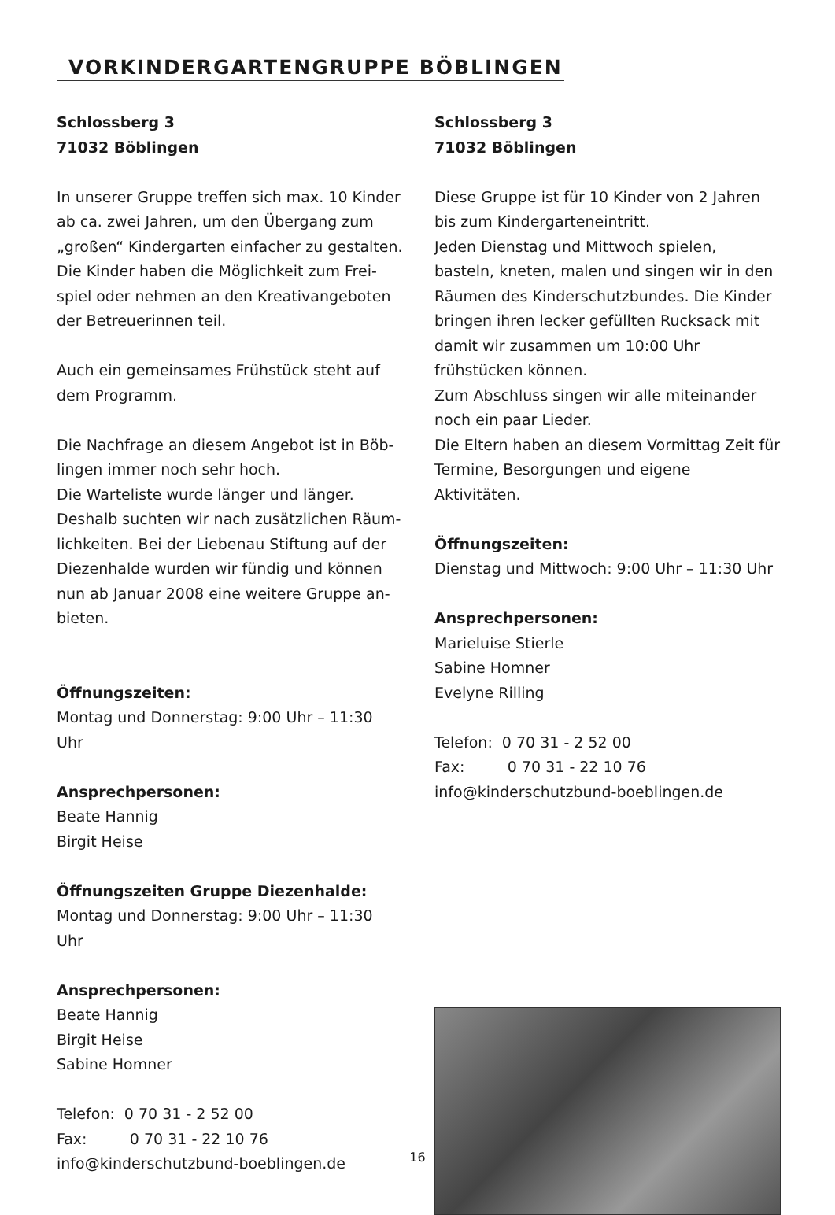VORKINDERGARTENGRUPPE BÖBLINGEN
Schlossberg 3
71032 Böblingen
In unserer Gruppe treffen sich max. 10 Kinder ab ca. zwei Jahren, um den Übergang zum „großen“ Kindergarten einfacher zu gestalten. Die Kinder haben die Möglichkeit zum Frei­spiel oder nehmen an den Kreativangeboten der Betreuerinnen teil.
Auch ein gemeinsames Frühstück steht auf dem Programm.
Die Nachfrage an diesem Angebot ist in Böb­lingen immer noch sehr hoch.
Die Warteliste wurde länger und länger. Deshalb suchten wir nach zusätzlichen Räum­lichkeiten. Bei der Liebenau Stiftung auf der Diezenhalde wurden wir fündig und können nun ab Januar 2008 eine weitere Gruppe an­bieten.
Öffnungszeiten:
Montag und Donnerstag: 9:00 Uhr – 11:30 Uhr
Ansprechpersonen:
Beate Hannig
Birgit Heise
Öffnungszeiten Gruppe Diezenhalde:
Montag und Donnerstag: 9:00 Uhr – 11:30 Uhr
Ansprechpersonen:
Beate Hannig
Birgit Heise
Sabine Homner
Telefon: 0 70 31 - 2 52 00
Fax: 0 70 31 - 22 10 76
info@kinderschutzbund-boeblingen.de
Schlossberg 3
71032 Böblingen
Diese Gruppe ist für 10 Kinder von 2 Jahren bis zum Kindergarteneintritt.
Jeden Dienstag und Mittwoch spielen, basteln, kneten, malen und singen wir in den Räumen des Kinderschutzbundes. Die Kinder bringen ihren lecker gefüllten Rucksack mit damit wir zusammen um 10:00 Uhr frühstücken können.
Zum Abschluss singen wir alle miteinander noch ein paar Lieder.
Die Eltern haben an diesem Vormittag Zeit für Termine, Besorgungen und eigene Aktivitäten.
Öffnungszeiten:
Dienstag und Mittwoch: 9:00 Uhr – 11:30 Uhr
Ansprechpersonen:
Marieluise Stierle
Sabine Homner
Evelyne Rilling
Telefon: 0 70 31 - 2 52 00
Fax: 0 70 31 - 22 10 76
info@kinderschutzbund-boeblingen.de
16